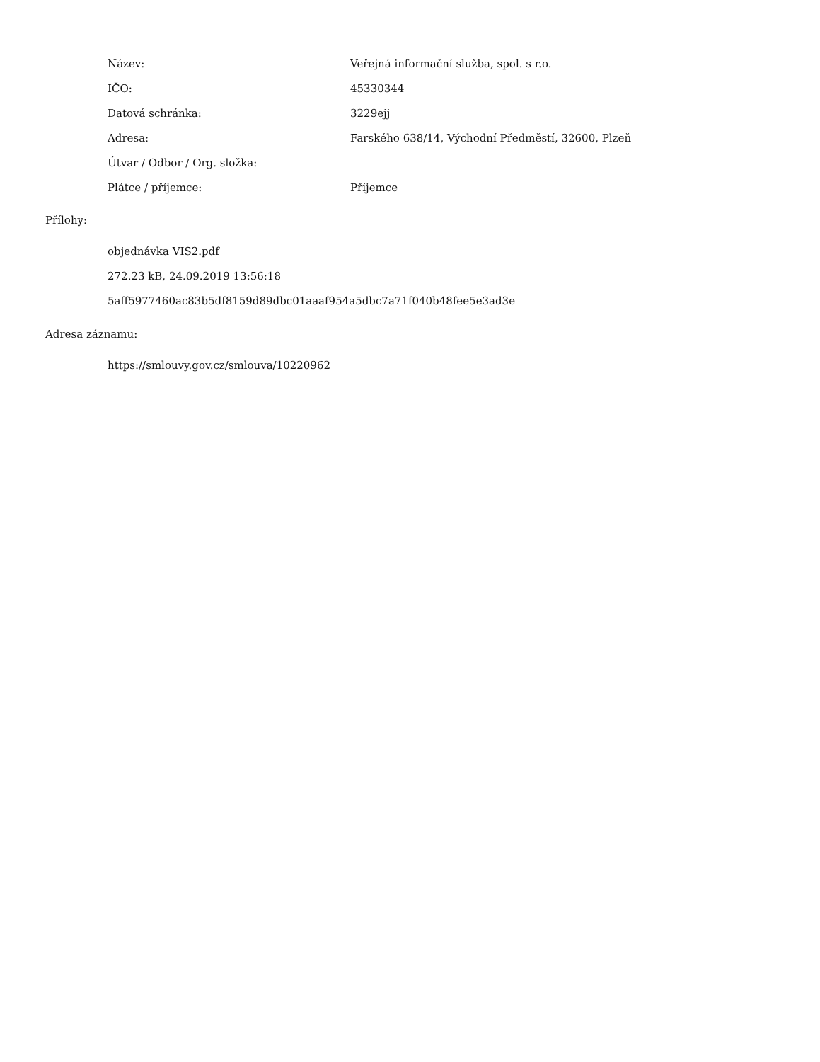| Název: | Veřejná informační služba, spol. s r.o. |
| IČO: | 45330344 |
| Datová schránka: | 3229ejj |
| Adresa: | Farského 638/14, Východní Předměstí, 32600, Plzeň |
| Útvar / Odbor / Org. složka: | |
| Plátce / příjemce: | Příjemce |
Přílohy:
objednávka VIS2.pdf
272.23 kB, 24.09.2019 13:56:18
5aff5977460ac83b5df8159d89dbc01aaaf954a5dbc7a71f040b48fee5e3ad3e
Adresa záznamu:
https://smlouvy.gov.cz/smlouva/10220962